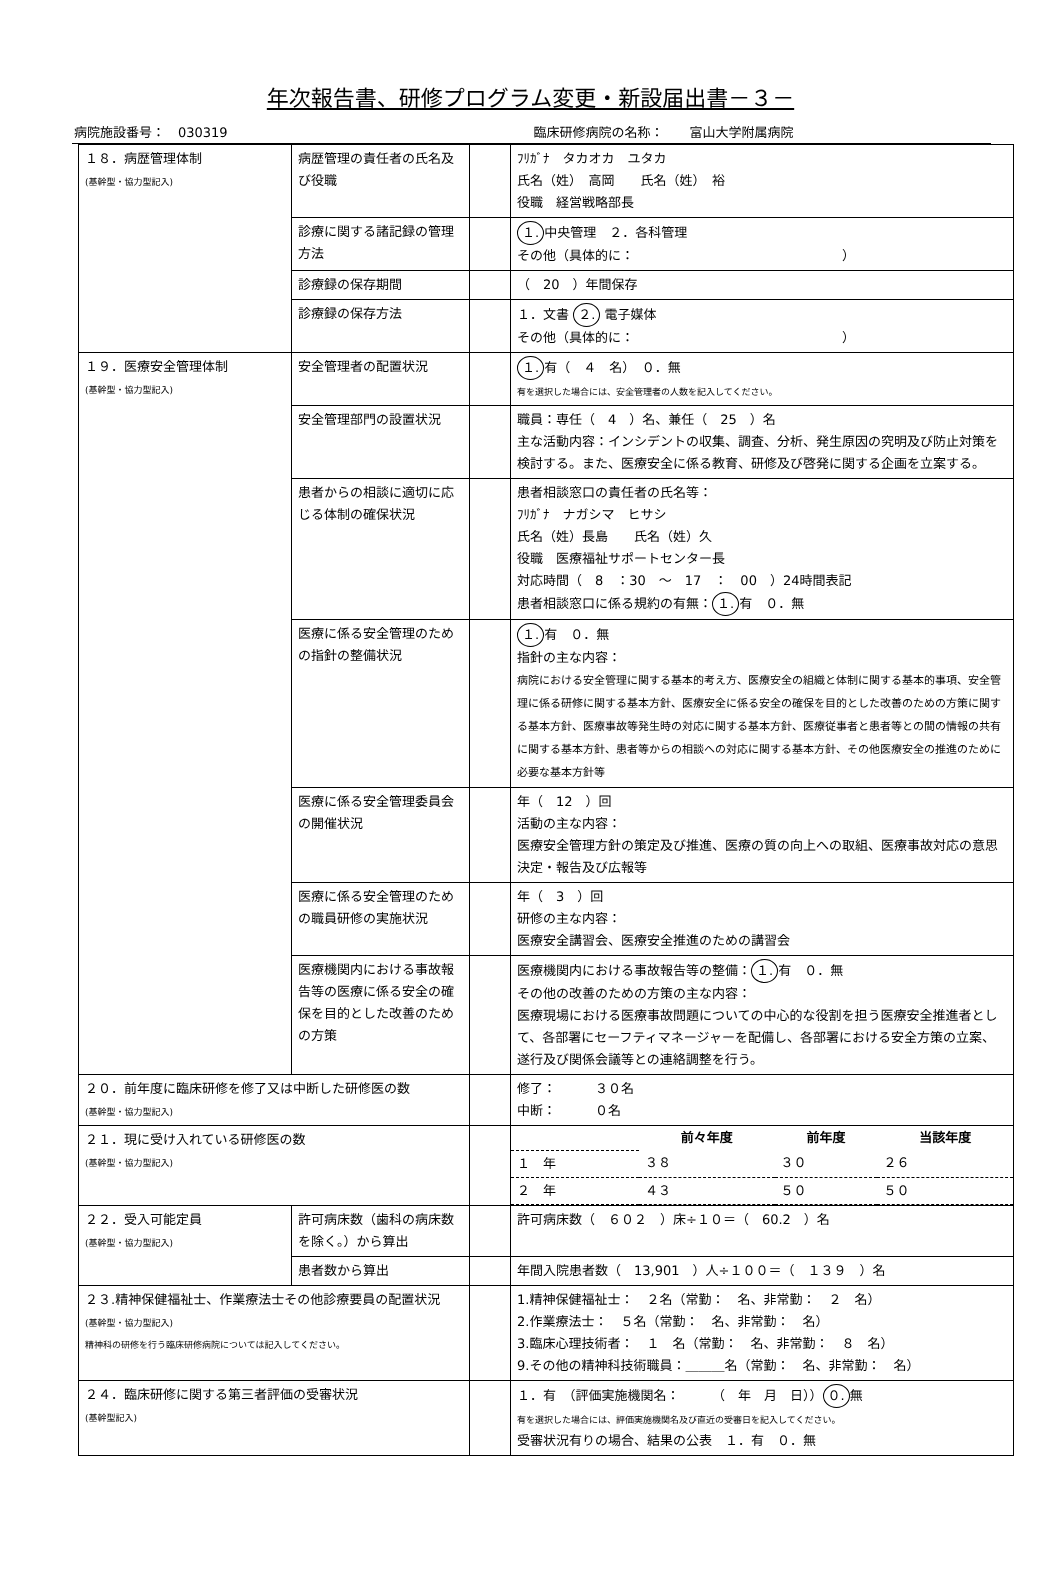年次報告書、研修プログラム変更・新設届出書－３－
病院施設番号：　030319 臨床研修病院の名称：　　富山大学附属病院
| １８．病歴管理体制 (基幹型・協力型記入) | 病歴管理の責任者の氏名及び役職 | | ﾌﾘｶﾞﾅ タカオカ ユタカ 氏名（姓） 高岡 氏名（姓） 裕 役職 経営戦略部長 |
| | 診療に関する諸記録の管理方法 | | １. 中央管理 ２．各科管理 その他（具体的に： ） |
| | 診療録の保存期間 | | （ 20 ）年間保存 |
| | 診療録の保存方法 | | １．文書 ２. 電子媒体 その他（具体的に： ） |
| １９．医療安全管理体制 (基幹型・協力型記入) | 安全管理者の配置状況 | | １. 有（ ４ 名） ０．無 有を選択した場合には、安全管理者の人数を記入してください。 |
| | 安全管理部門の設置状況 | | 職員：専任（ 4 ）名、兼任（ 25 ）名 主な活動内容：インシデントの収集、調査、分析、発生原因の究明及び防止対策を検討する。また、医療安全に係る教育、研修及び啓発に関する企画を立案する。 |
| | 患者からの相談に適切に応じる体制の確保状況 | | 患者相談窓口の責任者の氏名等： ﾌﾘｶﾞﾅ ナガシマ ヒサシ 氏名（姓）長島 氏名（姓）久 役職 医療福祉サポートセンター長 対応時間（ 8 ：30 ～ 17 ： 00 ）24時間表記 患者相談窓口に係る規約の有無： １. 有 ０．無 |
| | 医療に係る安全管理のための指針の整備状況 | | １. 有 ０．無 指針の主な内容： 病院における安全管理に関する基本的考え方、医療安全の組織と体制に関する基本的事項、安全管理に係る研修に関する基本方針、医療安全に係る安全の確保を目的とした改善のための方策に関する基本方針、医療事故等発生時の対応に関する基本方針、医療従事者と患者等との間の情報の共有に関する基本方針、患者等からの相談への対応に関する基本方針、その他医療安全の推進のために必要な基本方針等 |
| | 医療に係る安全管理委員会の開催状況 | | 年（ 12 ）回 活動の主な内容： 医療安全管理方針の策定及び推進、医療の質の向上への取組、医療事故対応の意思決定・報告及び広報等 |
| | 医療に係る安全管理のための職員研修の実施状況 | | 年（ 3 ）回 研修の主な内容： 医療安全講習会、医療安全推進のための講習会 |
| | 医療機関内における事故報告等の医療に係る安全の確保を目的とした改善のための方策 | | 医療機関内における事故報告等の整備： １. 有 ０．無 その他の改善のための方策の主な内容： 医療現場における医療事故問題についての中心的な役割を担う医療安全推進者として、各部署にセーフティマネージャーを配備し、各部署における安全方策の立案、遂行及び関係会議等との連絡調整を行う。 |
| ２０．前年度に臨床研修を修了又は中断した研修医の数 (基幹型・協力型記入) | | | 修了： ３０名 中断： ０名 |
| ２１．現に受け入れている研修医の数 (基幹型・協力型記入) | | | / / 前々年度 / 前年度 / 当該年度 / / １ 年 / ３８ / ３０ / ２６ / / ２ 年 / ４３ / ５０ / ５０ / |
| ２２．受入可能定員 (基幹型・協力型記入) | 許可病床数（歯科の病床数を除く。）から算出 | | 許可病床数（ ６０２ ）床÷１０＝（ 60.2 ）名 |
| | 患者数から算出 | | 年間入院患者数（ 13,901 ）人÷１００＝（ １３９ ）名 |
| ２３.精神保健福祉士、作業療法士その他診療要員の配置状況 (基幹型・協力型記入) 精神科の研修を行う臨床研修病院については記入してください。 | | | 1.精神保健福祉士： ２名（常勤： 名、非常勤： ２ 名） 2.作業療法士： ５名（常勤： 名、非常勤： 名） 3.臨床心理技術者： １ 名（常勤： 名、非常勤： ８ 名） 9.その他の精神科技術職員：＿＿＿名（常勤： 名、非常勤： 名） |
| ２４．臨床研修に関する第三者評価の受審状況 (基幹型記入) | | | １．有 （評価実施機関名： （ 年 月 日）） ０. 無 有を選択した場合には、評価実施機関名及び直近の受審日を記入してください。 受審状況有りの場合、結果の公表 １．有 ０．無 |